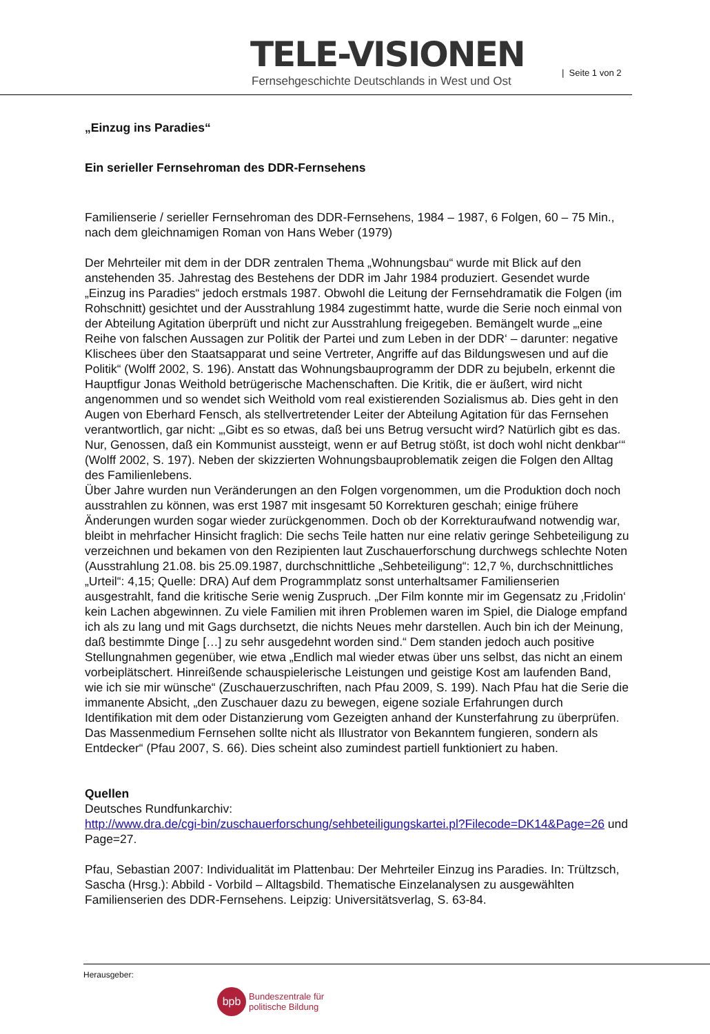TELE-VISIONEN
Fernsehgeschichte Deutschlands in West und Ost
| Seite 1 von 2
„Einzug ins Paradies“
Ein serieller Fernsehroman des DDR-Fernsehens
Familienserie / serieller Fernsehroman des DDR-Fernsehens, 1984 – 1987, 6 Folgen, 60 – 75 Min., nach dem gleichnamigen Roman von Hans Weber (1979)
Der Mehrteiler mit dem in der DDR zentralen Thema „Wohnungsbau“ wurde mit Blick auf den anstehenden 35. Jahrestag des Bestehens der DDR im Jahr 1984 produziert. Gesendet wurde „Einzug ins Paradies“ jedoch erstmals 1987. Obwohl die Leitung der Fernsehdramatik die Folgen (im Rohschnitt) gesichtet und der Ausstrahlung 1984 zugestimmt hatte, wurde die Serie noch einmal von der Abteilung Agitation überprüft und nicht zur Ausstrahlung freigegeben. Bemängelt wurde „‚eine Reihe von falschen Aussagen zur Politik der Partei und zum Leben in der DDR‘ – darunter: negative Klischees über den Staatsapparat und seine Vertreter, Angriffe auf das Bildungswesen und auf die Politik“ (Wolff 2002, S. 196). Anstatt das Wohnungsbauprogramm der DDR zu bejubeln, erkennt die Hauptfigur Jonas Weithold betrügerische Machenschaften. Die Kritik, die er äußert, wird nicht angenommen und so wendet sich Weithold vom real existierenden Sozialismus ab. Dies geht in den Augen von Eberhard Fensch, als stellvertretender Leiter der Abteilung Agitation für das Fernsehen verantwortlich, gar nicht: „‚Gibt es so etwas, daß bei uns Betrug versucht wird? Natürlich gibt es das. Nur, Genossen, daß ein Kommunist aussteigt, wenn er auf Betrug stößt, ist doch wohl nicht denkbar‘“ (Wolff 2002, S. 197). Neben der skizzierten Wohnungsbauproblematik zeigen die Folgen den Alltag des Familienlebens.
Über Jahre wurden nun Veränderungen an den Folgen vorgenommen, um die Produktion doch noch ausstrahlen zu können, was erst 1987 mit insgesamt 50 Korrekturen geschah; einige frühere Änderungen wurden sogar wieder zurückgenommen. Doch ob der Korrekturaufwand notwendig war, bleibt in mehrfacher Hinsicht fraglich: Die sechs Teile hatten nur eine relativ geringe Sehbeteiligung zu verzeichnen und bekamen von den Rezipienten laut Zuschauerforschung durchwegs schlechte Noten (Ausstrahlung 21.08. bis 25.09.1987, durchschnittliche „Sehbeteiligung“: 12,7 %, durchschnittliches „Urteil“: 4,15; Quelle: DRA) Auf dem Programmplatz sonst unterhaltsamer Familienserien ausgestrahlt, fand die kritische Serie wenig Zuspruch. „Der Film konnte mir im Gegensatz zu ‚Fridolin‘ kein Lachen abgewinnen. Zu viele Familien mit ihren Problemen waren im Spiel, die Dialoge empfand ich als zu lang und mit Gags durchsetzt, die nichts Neues mehr darstellen. Auch bin ich der Meinung, daß bestimmte Dinge […] zu sehr ausgedehnt worden sind.“ Dem standen jedoch auch positive Stellungnahmen gegenüber, wie etwa „Endlich mal wieder etwas über uns selbst, das nicht an einem vorbeiplätschert. Hinreißende schauspielerische Leistungen und geistige Kost am laufenden Band, wie ich sie mir wünsche“ (Zuschauerzuschriften, nach Pfau 2009, S. 199). Nach Pfau hat die Serie die immanente Absicht, „den Zuschauer dazu zu bewegen, eigene soziale Erfahrungen durch Identifikation mit dem oder Distanzierung vom Gezeigten anhand der Kunsterfahrung zu überprüfen. Das Massenmedium Fernsehen sollte nicht als Illustrator von Bekanntem fungieren, sondern als Entdecker“ (Pfau 2007, S. 66). Dies scheint also zumindest partiell funktioniert zu haben.
Quellen
Deutsches Rundfunkarchiv:
http://www.dra.de/cgi-bin/zuschauerforschung/sehbeteiligungskartei.pl?Filecode=DK14&Page=26 und Page=27.
Pfau, Sebastian 2007: Individualität im Plattenbau: Der Mehrteiler Einzug ins Paradies. In: Trültzsch, Sascha (Hrsg.): Abbild - Vorbild – Alltagsbild. Thematische Einzelanalysen zu ausgewählten Familienserien des DDR-Fernsehens. Leipzig: Universitätsverlag, S. 63-84.
Herausgeber:
bpb
Bundeszentrale für
politische Bildung